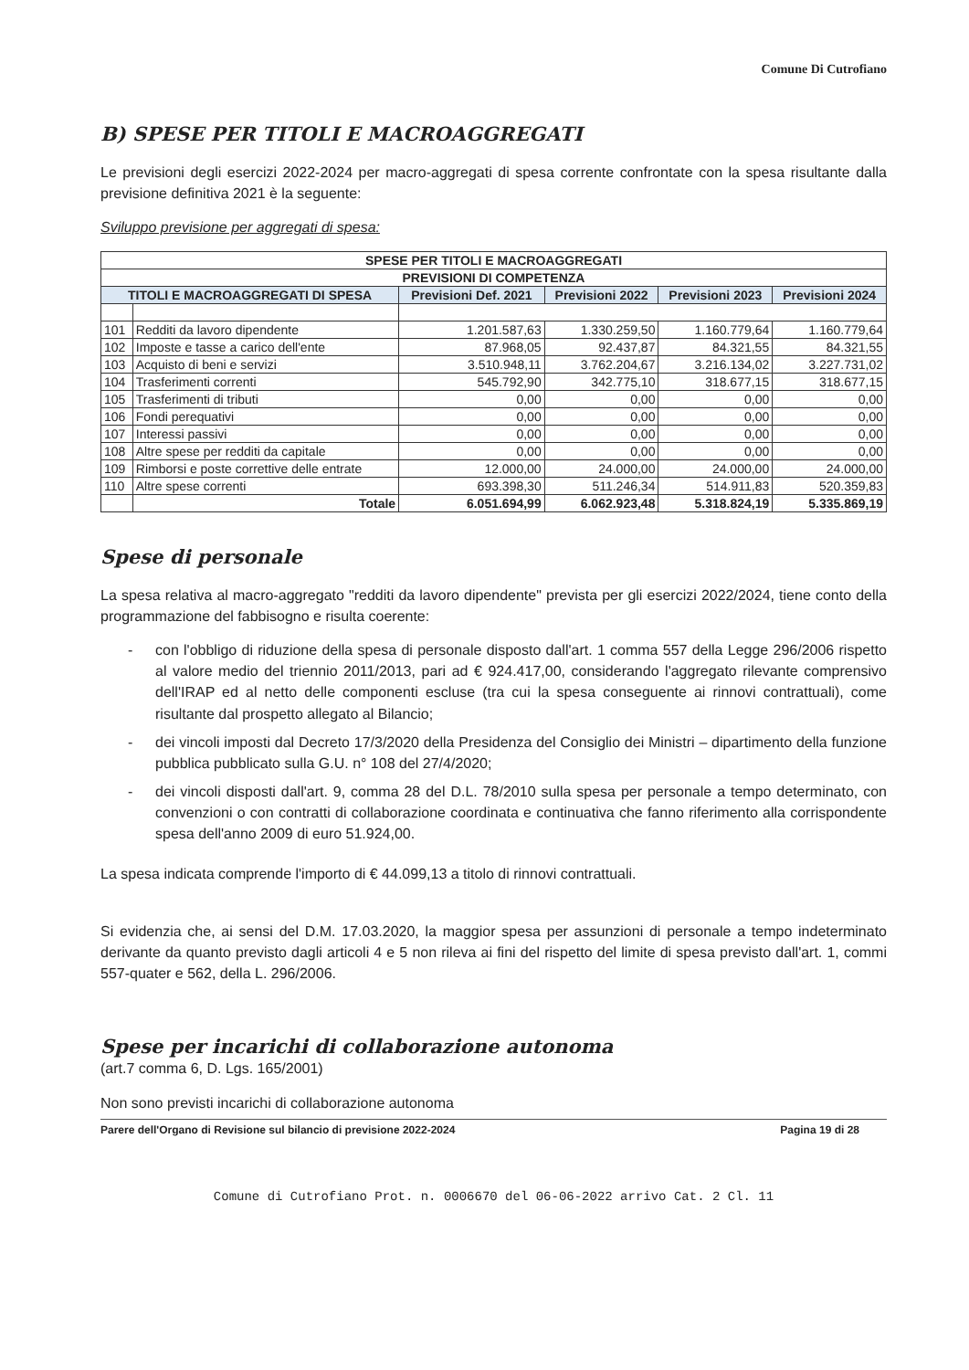Comune Di Cutrofiano
B) SPESE PER TITOLI E MACROAGGREGATI
Le previsioni degli esercizi 2022-2024 per macro-aggregati di spesa corrente confrontate con la spesa risultante dalla previsione definitiva 2021 è la seguente:
Sviluppo previsione per aggregati di spesa:
| SPESE PER TITOLI E MACROAGGREGATI | | | | | |
| --- | --- | --- | --- | --- | --- |
| PREVISIONI DI COMPETENZA | | | | | |
| TITOLI E MACROAGGREGATI DI SPESA | | Previsioni Def. 2021 | Previsioni 2022 | Previsioni 2023 | Previsioni 2024 |
| 101 | Redditi da lavoro dipendente | 1.201.587,63 | 1.330.259,50 | 1.160.779,64 | 1.160.779,64 |
| 102 | Imposte e tasse a carico dell'ente | 87.968,05 | 92.437,87 | 84.321,55 | 84.321,55 |
| 103 | Acquisto di beni e servizi | 3.510.948,11 | 3.762.204,67 | 3.216.134,02 | 3.227.731,02 |
| 104 | Trasferimenti correnti | 545.792,90 | 342.775,10 | 318.677,15 | 318.677,15 |
| 105 | Trasferimenti di tributi | 0,00 | 0,00 | 0,00 | 0,00 |
| 106 | Fondi perequativi | 0,00 | 0,00 | 0,00 | 0,00 |
| 107 | Interessi passivi | 0,00 | 0,00 | 0,00 | 0,00 |
| 108 | Altre spese per redditi da capitale | 0,00 | 0,00 | 0,00 | 0,00 |
| 109 | Rimborsi e poste correttive delle entrate | 12.000,00 | 24.000,00 | 24.000,00 | 24.000,00 |
| 110 | Altre spese correnti | 693.398,30 | 511.246,34 | 514.911,83 | 520.359,83 |
| | Totale | 6.051.694,99 | 6.062.923,48 | 5.318.824,19 | 5.335.869,19 |
Spese di personale
La spesa relativa al macro-aggregato "redditi da lavoro dipendente" prevista per gli esercizi 2022/2024, tiene conto della programmazione del fabbisogno e risulta coerente:
- con l'obbligo di riduzione della spesa di personale disposto dall'art. 1 comma 557 della Legge 296/2006 rispetto al valore medio del triennio 2011/2013, pari ad € 924.417,00, considerando l'aggregato rilevante comprensivo dell'IRAP ed al netto delle componenti escluse (tra cui la spesa conseguente ai rinnovi contrattuali), come risultante dal prospetto allegato al Bilancio;
- dei vincoli imposti dal Decreto 17/3/2020 della Presidenza del Consiglio dei Ministri – dipartimento della funzione pubblica pubblicato sulla G.U. n° 108 del 27/4/2020;
- dei vincoli disposti dall'art. 9, comma 28 del D.L. 78/2010 sulla spesa per personale a tempo determinato, con convenzioni o con contratti di collaborazione coordinata e continuativa che fanno riferimento alla corrispondente spesa dell'anno 2009 di euro 51.924,00.
La spesa indicata comprende l'importo di € 44.099,13 a titolo di rinnovi contrattuali.
Si evidenzia che, ai sensi del D.M. 17.03.2020, la maggior spesa per assunzioni di personale a tempo indeterminato derivante da quanto previsto dagli articoli 4 e 5 non rileva ai fini del rispetto del limite di spesa previsto dall'art. 1, commi 557-quater e 562, della L. 296/2006.
Spese per incarichi di collaborazione autonoma
(art.7 comma 6, D. Lgs. 165/2001)
Non sono previsti incarichi di collaborazione autonoma
Parere dell'Organo di Revisione sul bilancio di previsione 2022-2024 Pagina 19 di 28
Comune di Cutrofiano Prot. n. 0006670 del 06-06-2022 arrivo Cat. 2 Cl. 11